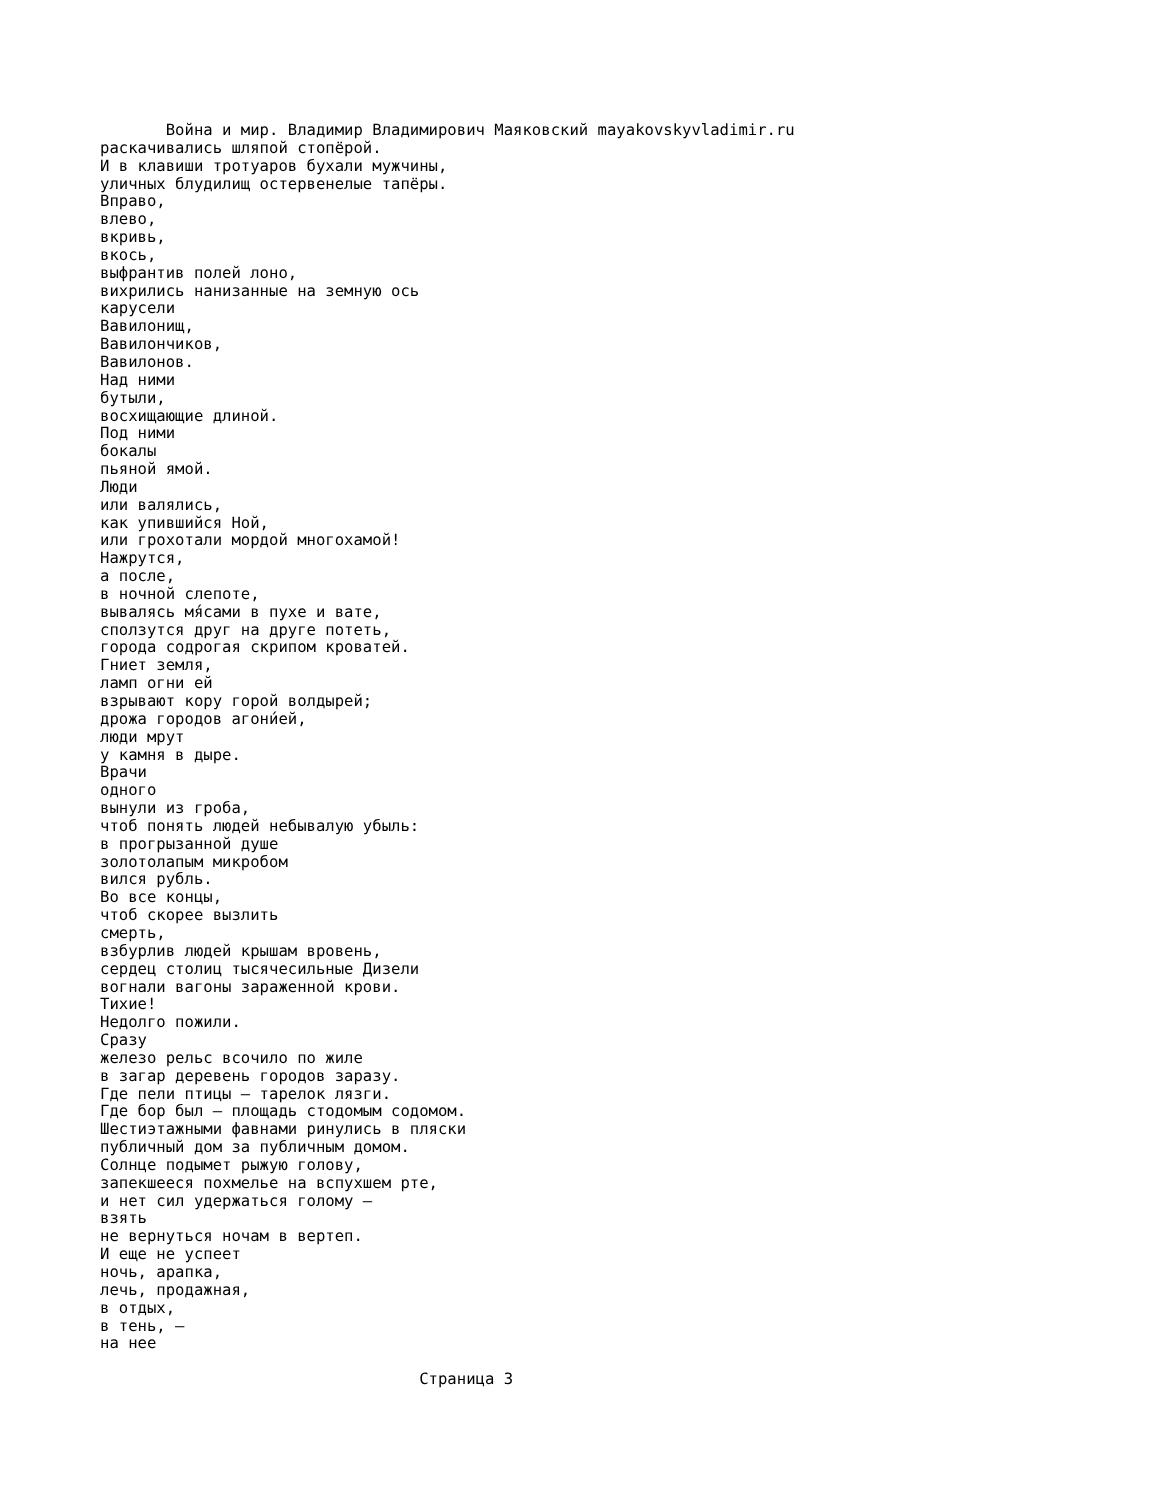Война и мир. Владимир Владимирович Маяковский mayakovskyvladimir.ru
раскачивались шляпой стопёрой.
И в клавиши тротуаров бухали мужчины,
уличных блудилищ остервенелые тапёры.
Вправо,
влево,
вкривь,
вкось,
выфрантив полей лоно,
вихрились нанизанные на земную ось
карусели
Вавилонищ,
Вавилончиков,
Вавилонов.
Над ними
бутыли,
восхищающие длиной.
Под ними
бокалы
пьяной ямой.
Люди
или валялись,
как упившийся Ной,
или грохотали мордой многохамой!
Нажрутся,
а после,
в ночной слепоте,
вывалясь мя́сами в пухе и вате,
сползутся друг на друге потеть,
города содрогая скрипом кроватей.
Гниет земля,
ламп огни ей
взрывают кору горой волдырей;
дрожа городов агони́ей,
люди мрут
у камня в дыре.
Врачи
одного
вынули из гроба,
чтоб понять людей небывалую убыль:
в прогрызанной душе
золотолапым микробом
вился рубль.
Во все концы,
чтоб скорее вызлить
смерть,
взбурлив людей крышам вровень,
сердец столиц тысячесильные Дизели
вогнали вагоны зараженной крови.
Тихие!
Недолго пожили.
Сразу
железо рельс всочило по жиле
в загар деревень городов заразу.
Где пели птицы — тарелок лязги.
Где бор был — площадь стодомым содомом.
Шестиэтажными фавнами ринулись в пляски
публичный дом за публичным домом.
Солнце подымет рыжую голову,
запекшееся похмелье на вспухшем рте,
и нет сил удержаться голому —
взять
не вернуться ночам в вертеп.
И еще не успеет
ночь, арапка,
лечь, продажная,
в отдых,
в тень, —
на нее

                                  Страница 3